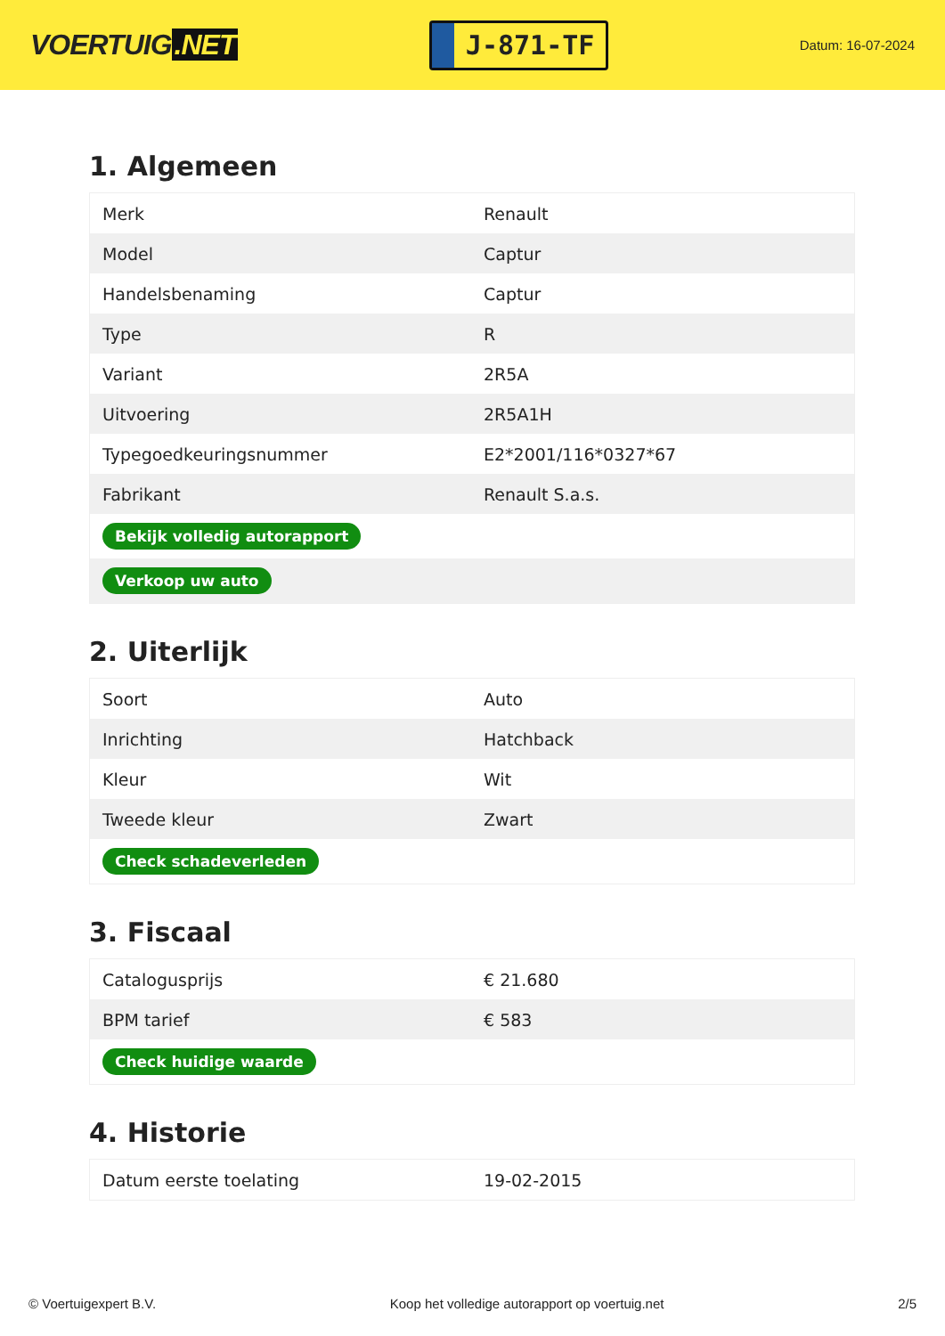VOERTUIG.NET
J-871-TF
Datum: 16-07-2024
1. Algemeen
| Merk | Renault |
| Model | Captur |
| Handelsbenaming | Captur |
| Type | R |
| Variant | 2R5A |
| Uitvoering | 2R5A1H |
| Typegoedkeuringsnummer | E2*2001/116*0327*67 |
| Fabrikant | Renault S.a.s. |
| Bekijk volledig autorapport | |
| Verkoop uw auto | |
2. Uiterlijk
| Soort | Auto |
| Inrichting | Hatchback |
| Kleur | Wit |
| Tweede kleur | Zwart |
| Check schadeverleden | |
3. Fiscaal
| Catalogusprijs | € 21.680 |
| BPM tarief | € 583 |
| Check huidige waarde | |
4. Historie
| Datum eerste toelating | 19-02-2015 |
© Voertuigexpert B.V. Koop het volledige autorapport op voertuig.net 2/5